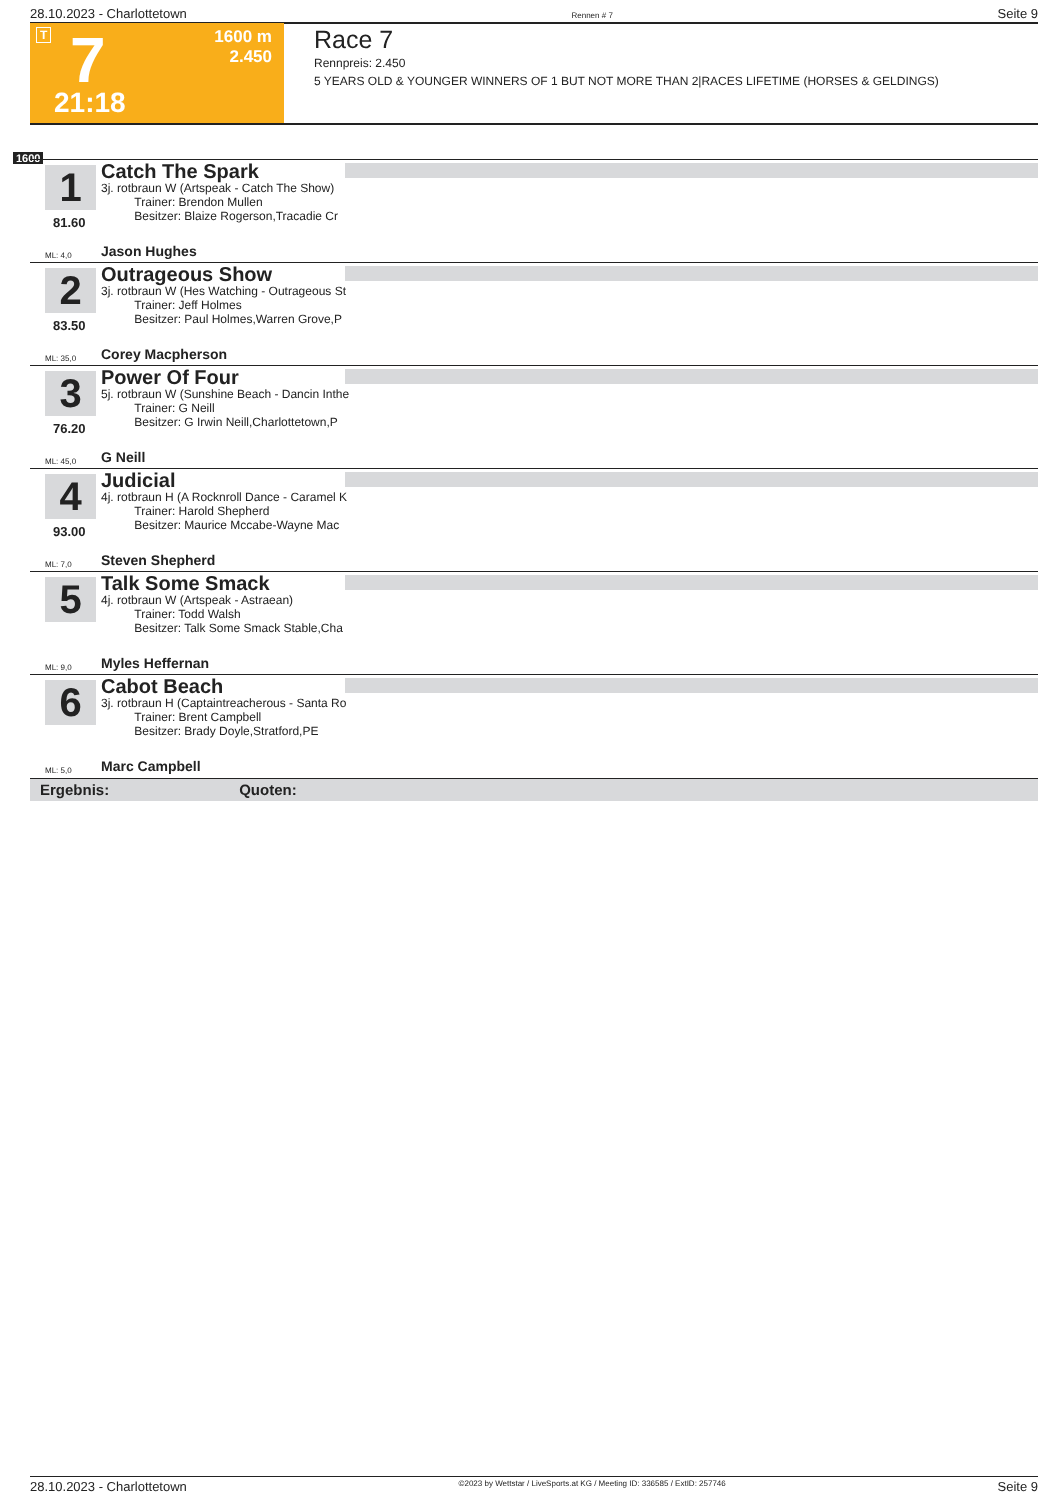28.10.2023 - Charlottetown Rennen # 7 Seite 9
T 7
1600 m
2.450
21:18
Race 7
Rennpreis: 2.450
5 YEARS OLD & YOUNGER WINNERS OF 1 BUT NOT MORE THAN 2|RACES LIFETIME (HORSES & GELDINGS)
1600
1
81.60
Catch The Spark
3j. rotbraun W (Artspeak - Catch The Show)
Trainer: Brendon Mullen
Besitzer: Blaize Rogerson,Tracadie Cr
ML: 4,0 Jason Hughes
2
83.50
Outrageous Show
3j. rotbraun W (Hes Watching - Outrageous St
Trainer: Jeff Holmes
Besitzer: Paul Holmes,Warren Grove,P
ML: 35,0 Corey Macpherson
3
76.20
Power Of Four
5j. rotbraun W (Sunshine Beach - Dancin Inthe
Trainer: G Neill
Besitzer: G Irwin Neill,Charlottetown,P
ML: 45,0 G Neill
4
93.00
Judicial
4j. rotbraun H (A Rocknroll Dance - Caramel K
Trainer: Harold Shepherd
Besitzer: Maurice Mccabe-Wayne Mac
ML: 7,0 Steven Shepherd
5
Talk Some Smack
4j. rotbraun W (Artspeak - Astraean)
Trainer: Todd Walsh
Besitzer: Talk Some Smack Stable,Cha
ML: 9,0 Myles Heffernan
6
Cabot Beach
3j. rotbraun H (Captaintreacherous - Santa Ro
Trainer: Brent Campbell
Besitzer: Brady Doyle,Stratford,PE
ML: 5,0 Marc Campbell
Ergebnis: Quoten:
28.10.2023 - Charlottetown ©2023 by Wettstar / LiveSports.at KG / Meeting ID: 336585 / ExtID: 257746 Seite 9